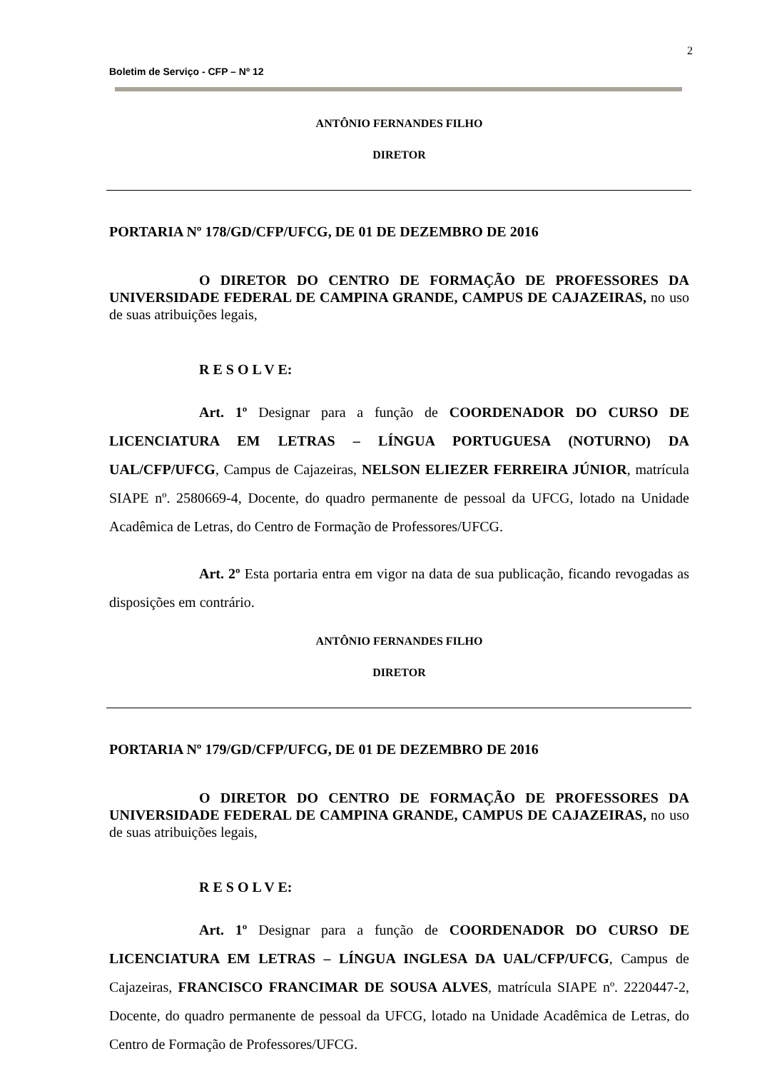2
Boletim de Serviço - CFP – Nº 12
ANTÔNIO FERNANDES FILHO
DIRETOR
PORTARIA Nº 178/GD/CFP/UFCG, DE 01 DE DEZEMBRO DE 2016
O DIRETOR DO CENTRO DE FORMAÇÃO DE PROFESSORES DA UNIVERSIDADE FEDERAL DE CAMPINA GRANDE, CAMPUS DE CAJAZEIRAS, no uso de suas atribuições legais,
R E S O L V E:
Art. 1º Designar para a função de COORDENADOR DO CURSO DE LICENCIATURA EM LETRAS – LÍNGUA PORTUGUESA (NOTURNO) DA UAL/CFP/UFCG, Campus de Cajazeiras, NELSON ELIEZER FERREIRA JÚNIOR, matrícula SIAPE nº. 2580669-4, Docente, do quadro permanente de pessoal da UFCG, lotado na Unidade Acadêmica de Letras, do Centro de Formação de Professores/UFCG.
Art. 2º Esta portaria entra em vigor na data de sua publicação, ficando revogadas as disposições em contrário.
ANTÔNIO FERNANDES FILHO
DIRETOR
PORTARIA Nº 179/GD/CFP/UFCG, DE 01 DE DEZEMBRO DE 2016
O DIRETOR DO CENTRO DE FORMAÇÃO DE PROFESSORES DA UNIVERSIDADE FEDERAL DE CAMPINA GRANDE, CAMPUS DE CAJAZEIRAS, no uso de suas atribuições legais,
R E S O L V E:
Art. 1º Designar para a função de COORDENADOR DO CURSO DE LICENCIATURA EM LETRAS – LÍNGUA INGLESA DA UAL/CFP/UFCG, Campus de Cajazeiras, FRANCISCO FRANCIMAR DE SOUSA ALVES, matrícula SIAPE nº. 2220447-2, Docente, do quadro permanente de pessoal da UFCG, lotado na Unidade Acadêmica de Letras, do Centro de Formação de Professores/UFCG.